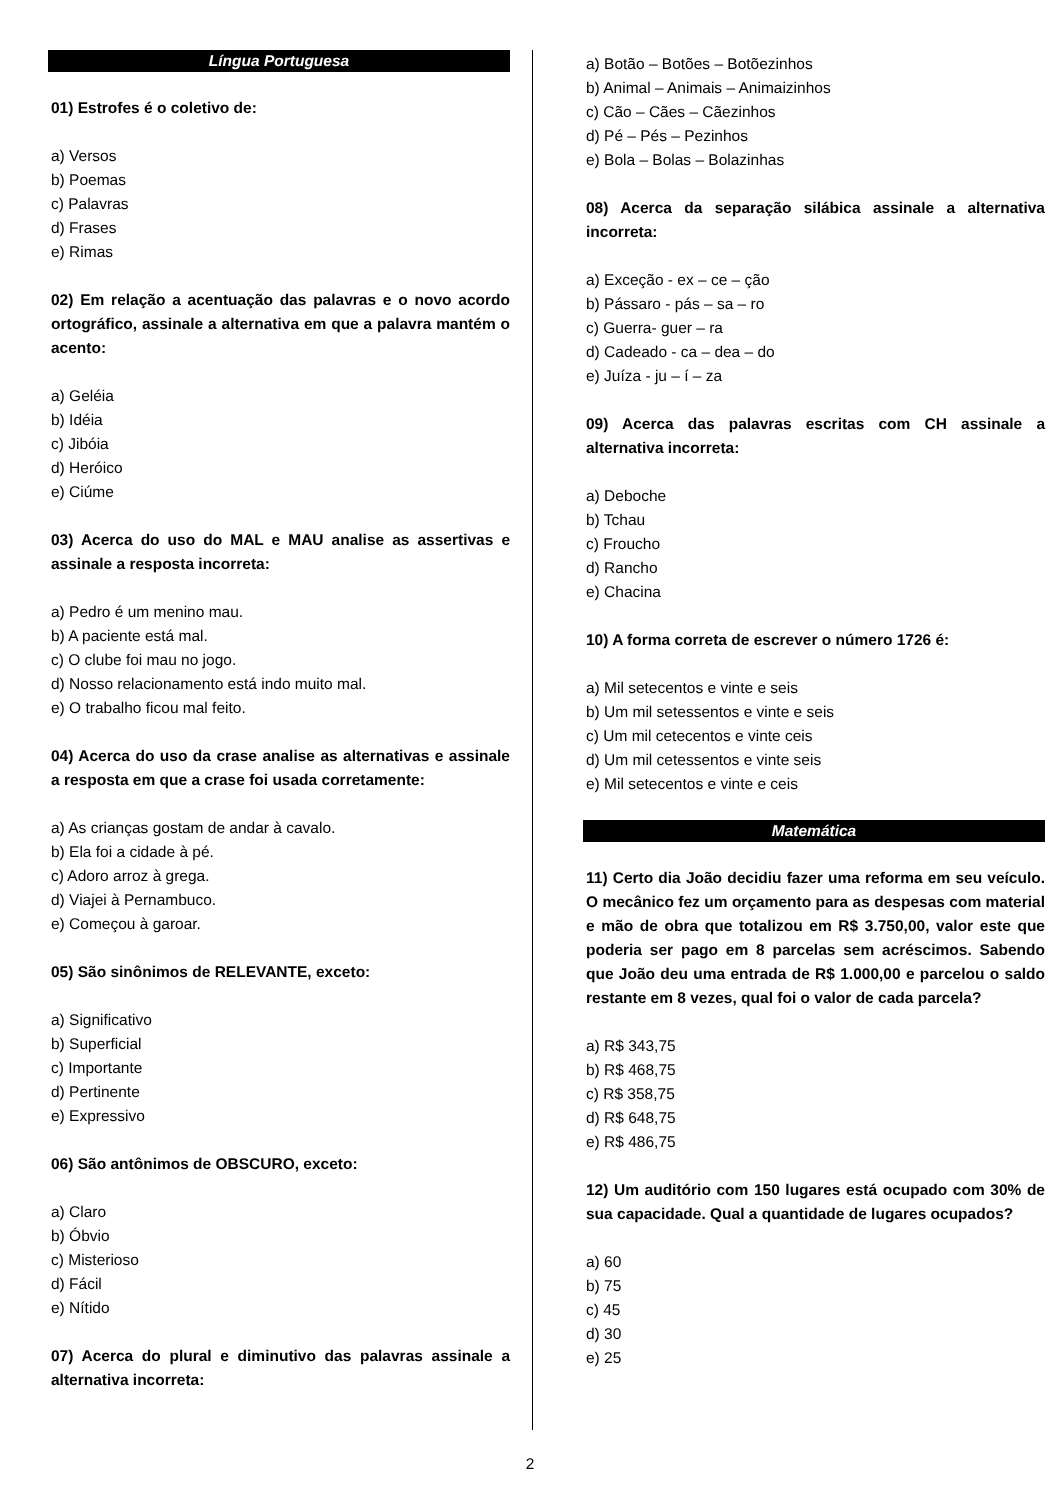Língua Portuguesa
01) Estrofes é o coletivo de:
a) Versos
b) Poemas
c) Palavras
d) Frases
e) Rimas
02) Em relação a acentuação das palavras e o novo acordo ortográfico, assinale a alternativa em que a palavra mantém o acento:
a) Geléia
b) Idéia
c) Jibóia
d) Heróico
e) Ciúme
03) Acerca do uso do MAL e MAU analise as assertivas e assinale a resposta incorreta:
a) Pedro é um menino mau.
b) A paciente está mal.
c) O clube foi mau no jogo.
d) Nosso relacionamento está indo muito mal.
e) O trabalho ficou mal feito.
04) Acerca do uso da crase analise as alternativas e assinale a resposta em que a crase foi usada corretamente:
a) As crianças gostam de andar à cavalo.
b) Ela foi a cidade à pé.
c) Adoro arroz à grega.
d) Viajei à Pernambuco.
e) Começou à garoar.
05) São sinônimos de RELEVANTE, exceto:
a) Significativo
b) Superficial
c) Importante
d) Pertinente
e) Expressivo
06) São antônimos de OBSCURO, exceto:
a) Claro
b) Óbvio
c) Misterioso
d) Fácil
e) Nítido
07) Acerca do plural e diminutivo das palavras assinale a alternativa incorreta:
a) Botão – Botões – Botõezinhos
b) Animal – Animais – Animaizinhos
c) Cão – Cães – Cãezinhos
d) Pé – Pés – Pezinhos
e) Bola – Bolas – Bolazinhas
08) Acerca da separação silábica assinale a alternativa incorreta:
a) Exceção - ex – ce – ção
b) Pássaro - pás – sa – ro
c) Guerra- guer – ra
d) Cadeado - ca – dea – do
e) Juíza - ju – í – za
09) Acerca das palavras escritas com CH assinale a alternativa incorreta:
a) Deboche
b) Tchau
c) Froucho
d) Rancho
e) Chacina
10) A forma correta de escrever o número 1726 é:
a) Mil setecentos e vinte e seis
b) Um mil setessentos e vinte e seis
c) Um mil cetecentos e vinte ceis
d) Um mil cetessentos e vinte seis
e) Mil setecentos e vinte e ceis
Matemática
11) Certo dia João decidiu fazer uma reforma em seu veículo. O mecânico fez um orçamento para as despesas com material e mão de obra que totalizou em R$ 3.750,00, valor este que poderia ser pago em 8 parcelas sem acréscimos. Sabendo que João deu uma entrada de R$ 1.000,00 e parcelou o saldo restante em 8 vezes, qual foi o valor de cada parcela?
a) R$ 343,75
b) R$ 468,75
c) R$ 358,75
d) R$ 648,75
e) R$ 486,75
12) Um auditório com 150 lugares está ocupado com 30% de sua capacidade. Qual a quantidade de lugares ocupados?
a) 60
b) 75
c) 45
d) 30
e) 25
2